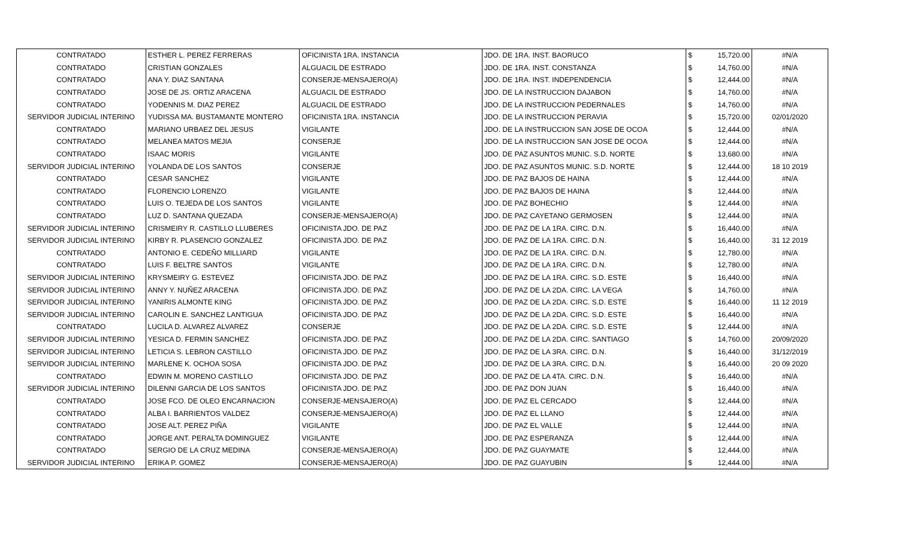| CONTRATADO | ESTHER L. PEREZ FERRERAS | OFICINISTA 1RA. INSTANCIA | JDO. DE 1RA. INST. BAORUCO | $ | 15,720.00 | #N/A |
| CONTRATADO | CRISTIAN GONZALES | ALGUACIL DE ESTRADO | JDO. DE 1RA. INST. CONSTANZA | $ | 14,760.00 | #N/A |
| CONTRATADO | ANA Y. DIAZ SANTANA | CONSERJE-MENSAJERO(A) | JDO. DE 1RA. INST. INDEPENDENCIA | $ | 12,444.00 | #N/A |
| CONTRATADO | JOSE DE JS. ORTIZ ARACENA | ALGUACIL DE ESTRADO | JDO. DE LA INSTRUCCION DAJABON | $ | 14,760.00 | #N/A |
| CONTRATADO | YODENNIS M. DIAZ PEREZ | ALGUACIL DE ESTRADO | JDO. DE LA INSTRUCCION PEDERNALES | $ | 14,760.00 | #N/A |
| SERVIDOR JUDICIAL INTERINO | YUDISSA MA. BUSTAMANTE MONTERO | OFICINISTA 1RA. INSTANCIA | JDO. DE LA INSTRUCCION PERAVIA | $ | 15,720.00 | 02/01/2020 |
| CONTRATADO | MARIANO URBAEZ DEL JESUS | VIGILANTE | JDO. DE LA INSTRUCCION SAN JOSE DE OCOA | $ | 12,444.00 | #N/A |
| CONTRATADO | MELANEA MATOS MEJIA | CONSERJE | JDO. DE LA INSTRUCCION SAN JOSE DE OCOA | $ | 12,444.00 | #N/A |
| CONTRATADO | ISAAC MORIS | VIGILANTE | JDO. DE PAZ ASUNTOS MUNIC. S.D. NORTE | $ | 13,680.00 | #N/A |
| SERVIDOR JUDICIAL INTERINO | YOLANDA DE LOS SANTOS | CONSERJE | JDO. DE PAZ ASUNTOS MUNIC. S.D. NORTE | $ | 12,444.00 | 18 10 2019 |
| CONTRATADO | CESAR SANCHEZ | VIGILANTE | JDO. DE PAZ BAJOS DE HAINA | $ | 12,444.00 | #N/A |
| CONTRATADO | FLORENCIO LORENZO | VIGILANTE | JDO. DE PAZ BAJOS DE HAINA | $ | 12,444.00 | #N/A |
| CONTRATADO | LUIS O. TEJEDA DE LOS SANTOS | VIGILANTE | JDO. DE PAZ BOHECHIO | $ | 12,444.00 | #N/A |
| CONTRATADO | LUZ D. SANTANA QUEZADA | CONSERJE-MENSAJERO(A) | JDO. DE PAZ CAYETANO GERMOSEN | $ | 12,444.00 | #N/A |
| SERVIDOR JUDICIAL INTERINO | CRISMEIRY R. CASTILLO LLUBERES | OFICINISTA JDO. DE PAZ | JDO. DE PAZ DE LA 1RA. CIRC. D.N. | $ | 16,440.00 | #N/A |
| SERVIDOR JUDICIAL INTERINO | KIRBY R. PLASENCIO GONZALEZ | OFICINISTA JDO. DE PAZ | JDO. DE PAZ DE LA 1RA. CIRC. D.N. | $ | 16,440.00 | 31 12 2019 |
| CONTRATADO | ANTONIO E. CEDEÑO MILLIARD | VIGILANTE | JDO. DE PAZ DE LA 1RA. CIRC. D.N. | $ | 12,780.00 | #N/A |
| CONTRATADO | LUIS F. BELTRE SANTOS | VIGILANTE | JDO. DE PAZ DE LA 1RA. CIRC. D.N. | $ | 12,780.00 | #N/A |
| SERVIDOR JUDICIAL INTERINO | KRYSMEIRY G. ESTEVEZ | OFICINISTA JDO. DE PAZ | JDO. DE PAZ DE LA 1RA. CIRC. S.D. ESTE | $ | 16,440.00 | #N/A |
| SERVIDOR JUDICIAL INTERINO | ANNY Y. NUÑEZ ARACENA | OFICINISTA JDO. DE PAZ | JDO. DE PAZ DE LA 2DA. CIRC. LA VEGA | $ | 14,760.00 | #N/A |
| SERVIDOR JUDICIAL INTERINO | YANIRIS ALMONTE KING | OFICINISTA JDO. DE PAZ | JDO. DE PAZ DE LA 2DA. CIRC. S.D. ESTE | $ | 16,440.00 | 11 12 2019 |
| SERVIDOR JUDICIAL INTERINO | CAROLIN E. SANCHEZ LANTIGUA | OFICINISTA JDO. DE PAZ | JDO. DE PAZ DE LA 2DA. CIRC. S.D. ESTE | $ | 16,440.00 | #N/A |
| CONTRATADO | LUCILA D. ALVAREZ ALVAREZ | CONSERJE | JDO. DE PAZ DE LA 2DA. CIRC. S.D. ESTE | $ | 12,444.00 | #N/A |
| SERVIDOR JUDICIAL INTERINO | YESICA D. FERMIN SANCHEZ | OFICINISTA JDO. DE PAZ | JDO. DE PAZ DE LA 2DA. CIRC. SANTIAGO | $ | 14,760.00 | 20/09/2020 |
| SERVIDOR JUDICIAL INTERINO | LETICIA S. LEBRON CASTILLO | OFICINISTA JDO. DE PAZ | JDO. DE PAZ DE LA 3RA. CIRC. D.N. | $ | 16,440.00 | 31/12/2019 |
| SERVIDOR JUDICIAL INTERINO | MARLENE K. OCHOA SOSA | OFICINISTA JDO. DE PAZ | JDO. DE PAZ DE LA 3RA. CIRC. D.N. | $ | 16,440.00 | 20 09 2020 |
| CONTRATADO | EDWIN M. MORENO CASTILLO | OFICINISTA JDO. DE PAZ | JDO. DE PAZ DE LA 4TA. CIRC. D.N. | $ | 16,440.00 | #N/A |
| SERVIDOR JUDICIAL INTERINO | DILENNI GARCIA DE LOS SANTOS | OFICINISTA JDO. DE PAZ | JDO. DE PAZ DON JUAN | $ | 16,440.00 | #N/A |
| CONTRATADO | JOSE FCO. DE OLEO ENCARNACION | CONSERJE-MENSAJERO(A) | JDO. DE PAZ EL CERCADO | $ | 12,444.00 | #N/A |
| CONTRATADO | ALBA I. BARRIENTOS VALDEZ | CONSERJE-MENSAJERO(A) | JDO. DE PAZ EL LLANO | $ | 12,444.00 | #N/A |
| CONTRATADO | JOSE ALT. PEREZ PIÑA | VIGILANTE | JDO. DE PAZ EL VALLE | $ | 12,444.00 | #N/A |
| CONTRATADO | JORGE ANT. PERALTA DOMINGUEZ | VIGILANTE | JDO. DE PAZ ESPERANZA | $ | 12,444.00 | #N/A |
| CONTRATADO | SERGIO DE LA CRUZ MEDINA | CONSERJE-MENSAJERO(A) | JDO. DE PAZ GUAYMATE | $ | 12,444.00 | #N/A |
| SERVIDOR JUDICIAL INTERINO | ERIKA P. GOMEZ | CONSERJE-MENSAJERO(A) | JDO. DE PAZ GUAYUBIN | $ | 12,444.00 | #N/A |